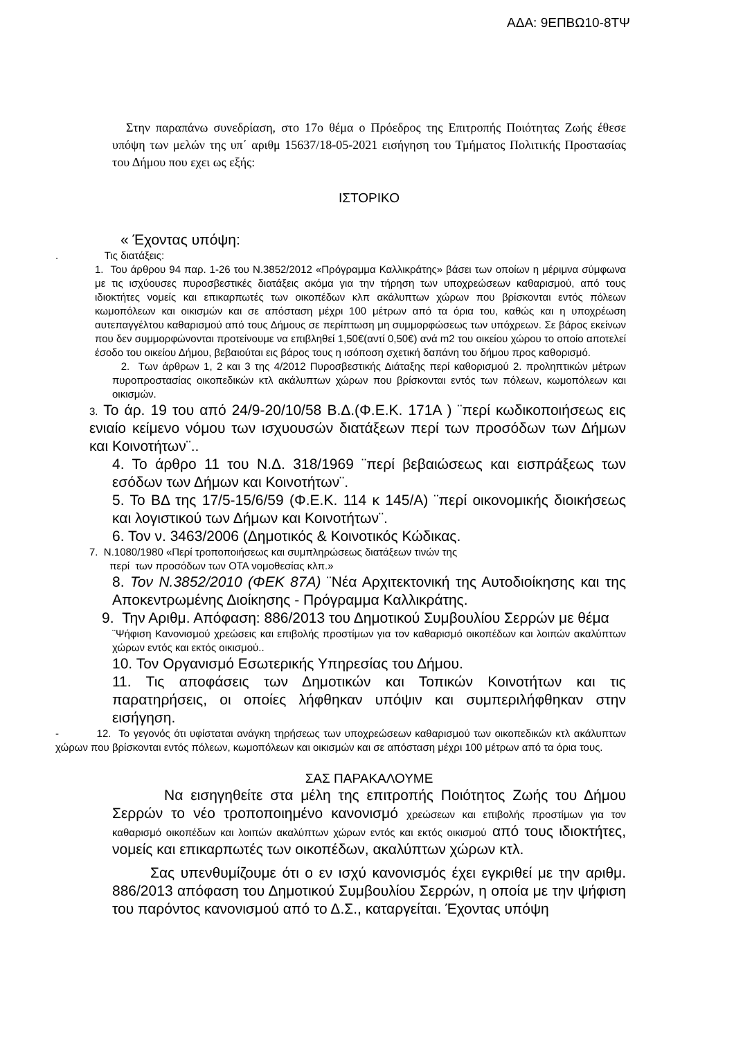ΑΔΑ: 9ΕΠΒΩ10-8ΤΨ
Στην παραπάνω συνεδρίαση, στο 17ο θέμα ο Πρόεδρος της Επιτροπής Ποιότητας Ζωής έθεσε υπόψη των μελών της υπ΄ αριθμ 15637/18-05-2021 εισήγηση του Τμήματος Πολιτικής Προστασίας του Δήμου που εχει ως εξής:
ΙΣΤΟΡΙΚΟ
« Έχοντας υπόψη:
. Τις διατάξεις:
1. Του άρθρου 94 παρ. 1-26 του Ν.3852/2012 «Πρόγραμμα Καλλικράτης» βάσει των οποίων η μέριμνα σύμφωνα με τις ισχύουσες πυροσβεστικές διατάξεις ακόμα για την τήρηση των υποχρεώσεων καθαρισμού, από τους ιδιοκτήτες νομείς και επικαρπωτές των οικοπέδων κλπ ακάλυπτων χώρων που βρίσκονται εντός πόλεων κωμοπόλεων και οικισμών και σε απόσταση μέχρι 100 μέτρων από τα όρια του, καθώς και η υποχρέωση αυτεπαγγέλτου καθαρισμού από τους Δήμους σε περίπτωση μη συμμορφώσεως των υπόχρεων. Σε βάρος εκείνων που δεν συμμορφώνονται προτείνουμε να επιβληθεί 1,50€(αντί 0,50€) ανά m2 του οικείου χώρου το οποίο αποτελεί έσοδο του οικείου Δήμου, βεβαιούται εις βάρος τους η ισόποση σχετική δαπάνη του δήμου προς καθορισμό.
2. Των άρθρων 1, 2 και 3 της 4/2012 Πυροσβεστικής Διάταξης περί καθορισμού 2. προληπτικών μέτρων πυροπροστασίας οικοπεδικών κτλ ακάλυπτων χώρων που βρίσκονται εντός των πόλεων, κωμοπόλεων και οικισμών.
3. Το άρ. 19 του από 24/9-20/10/58 Β.Δ.(Φ.Ε.Κ. 171Α ) ¨περί κωδικοποιήσεως εις ενιαίο κείμενο νόμου των ισχυουσών διατάξεων περί των προσόδων των Δήμων και Κοινοτήτων¨..
4. Το άρθρο 11 του Ν.Δ. 318/1969 ¨περί βεβαιώσεως και εισπράξεως των εσόδων των Δήμων και Κοινοτήτων¨.
5. Το ΒΔ της 17/5-15/6/59 (Φ.Ε.Κ. 114 κ 145/Α) ¨περί οικονομικής διοικήσεως και λογιστικού των Δήμων και Κοινοτήτων¨.
6. Τον ν. 3463/2006 (Δημοτικός & Κοινοτικός Κώδικας.
7. Ν.1080/1980 «Περί τροποποιήσεως και συμπληρώσεως διατάξεων τινών της
περί των προσόδων των ΟΤΑ νομοθεσίας κλπ.»
8. Τον Ν.3852/2010 (ΦΕΚ 87Α) ¨Νέα Αρχιτεκτονική της Αυτοδιοίκησης και της Αποκεντρωμένης Διοίκησης - Πρόγραμμα Καλλικράτης.
9. Την Αριθμ. Απόφαση: 886/2013 του Δημοτικού Συμβουλίου Σερρών με θέμα
¨Ψήφιση Κανονισμού χρεώσεις και επιβολής προστίμων για τον καθαρισμό οικοπέδων και λοιπών ακαλύπτων χώρων εντός και εκτός οικισμού..
10. Τον Οργανισμό Εσωτερικής Υπηρεσίας του Δήμου.
11. Τις αποφάσεις των Δημοτικών και Τοπικών Κοινοτήτων και τις παρατηρήσεις, οι οποίες λήφθηκαν υπόψιν και συμπεριλήφθηκαν στην εισήγηση.
- 12. Το γεγονός ότι υφίσταται ανάγκη τηρήσεως των υποχρεώσεων καθαρισμού των οικοπεδικών κτλ ακάλυπτων χώρων που βρίσκονται εντός πόλεων, κωμοπόλεων και οικισμών και σε απόσταση μέχρι 100 μέτρων από τα όρια τους.
ΣΑΣ ΠΑΡΑΚΑΛΟΥΜΕ
Να εισηγηθείτε στα μέλη της επιτροπής Ποιότητος Ζωής του Δήμου Σερρών το νέο τροποποιημένο κανονισμό χρεώσεων και επιβολής προστίμων για τον καθαρισμό οικοπέδων και λοιπών ακαλύπτων χώρων εντός και εκτός οικισμού από τους ιδιοκτήτες, νομείς και επικαρπωτές των οικοπέδων, ακαλύπτων χώρων κτλ.
Σας υπενθυμίζουμε ότι ο εν ισχύ κανονισμός έχει εγκριθεί με την αριθμ. 886/2013 απόφαση του Δημοτικού Συμβουλίου Σερρών, η οποία με την ψήφιση του παρόντος κανονισμού από το Δ.Σ., καταργείται. Έχοντας υπόψη